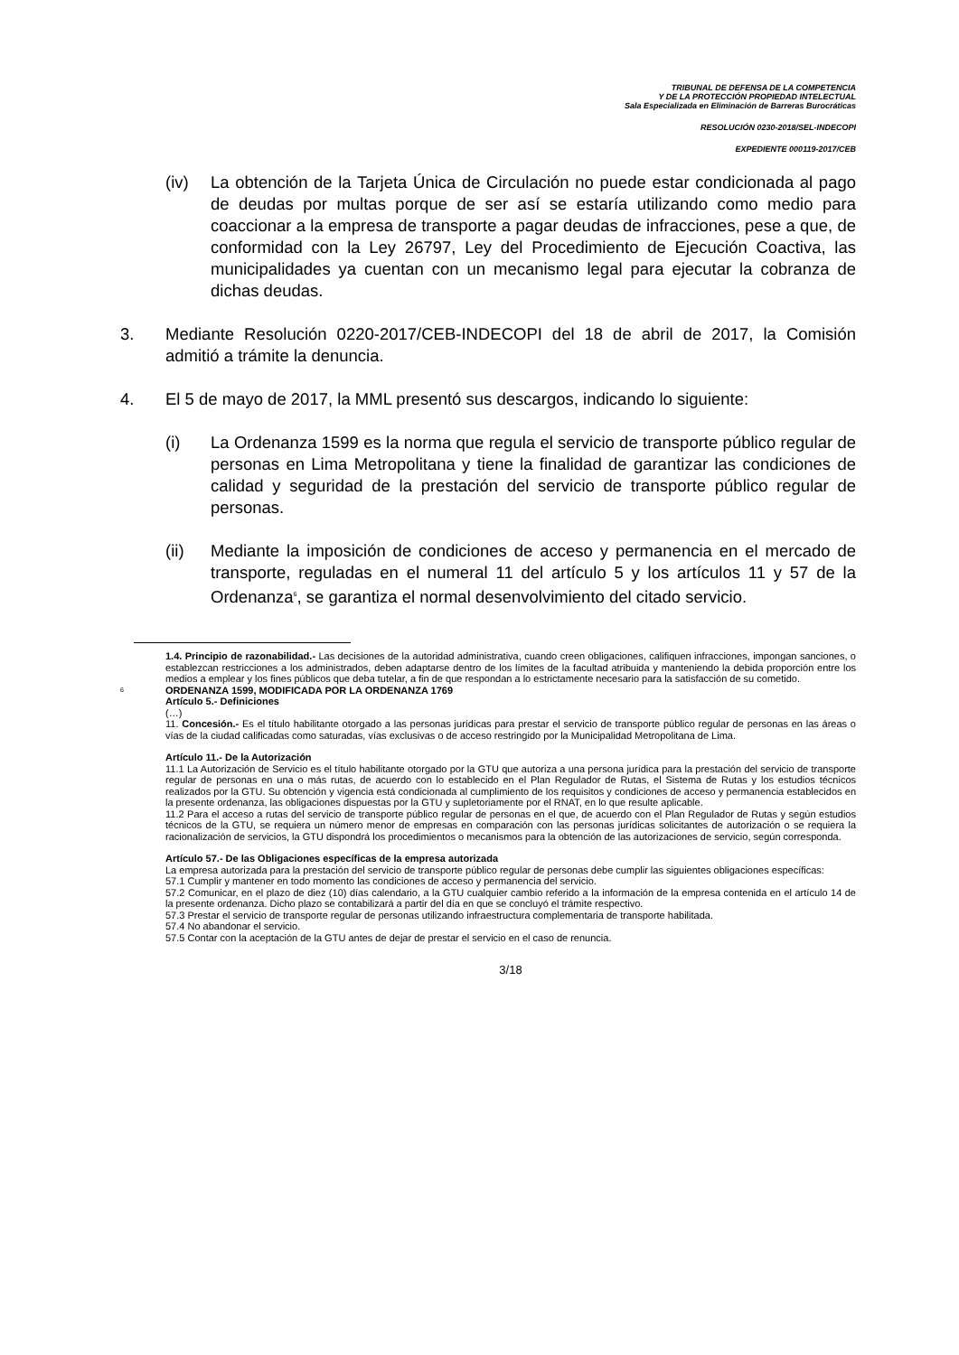TRIBUNAL DE DEFENSA DE LA COMPETENCIA
Y DE LA PROTECCIÓN PROPIEDAD INTELECTUAL
Sala Especializada en Eliminación de Barreras Burocráticas
RESOLUCIÓN 0230-2018/SEL-INDECOPI
EXPEDIENTE 000119-2017/CEB
(iv) La obtención de la Tarjeta Única de Circulación no puede estar condicionada al pago de deudas por multas porque de ser así se estaría utilizando como medio para coaccionar a la empresa de transporte a pagar deudas de infracciones, pese a que, de conformidad con la Ley 26797, Ley del Procedimiento de Ejecución Coactiva, las municipalidades ya cuentan con un mecanismo legal para ejecutar la cobranza de dichas deudas.
3. Mediante Resolución 0220-2017/CEB-INDECOPI del 18 de abril de 2017, la Comisión admitió a trámite la denuncia.
4. El 5 de mayo de 2017, la MML presentó sus descargos, indicando lo siguiente:
(i) La Ordenanza 1599 es la norma que regula el servicio de transporte público regular de personas en Lima Metropolitana y tiene la finalidad de garantizar las condiciones de calidad y seguridad de la prestación del servicio de transporte público regular de personas.
(ii) Mediante la imposición de condiciones de acceso y permanencia en el mercado de transporte, reguladas en el numeral 11 del artículo 5 y los artículos 11 y 57 de la Ordenanza<sup>6</sup>, se garantiza el normal desenvolvimiento del citado servicio.
1.4. Principio de razonabilidad.- Las decisiones de la autoridad administrativa, cuando creen obligaciones, califiquen infracciones, impongan sanciones, o establezcan restricciones a los administrados, deben adaptarse dentro de los límites de la facultad atribuida y manteniendo la debida proporción entre los medios a emplear y los fines públicos que deba tutelar, a fin de que respondan a lo estrictamente necesario para la satisfacción de su cometido.
6
ORDENANZA 1599, MODIFICADA POR LA ORDENANZA 1769
Artículo 5.- Definiciones
(…)
11. Concesión.- Es el título habilitante otorgado a las personas jurídicas para prestar el servicio de transporte público regular de personas en las áreas o vías de la ciudad calificadas como saturadas, vías exclusivas o de acceso restringido por la Municipalidad Metropolitana de Lima.
Artículo 11.- De la Autorización
11.1 La Autorización de Servicio es el título habilitante otorgado por la GTU que autoriza a una persona jurídica para la prestación del servicio de transporte regular de personas en una o más rutas, de acuerdo con lo establecido en el Plan Regulador de Rutas, el Sistema de Rutas y los estudios técnicos realizados por la GTU. Su obtención y vigencia está condicionada al cumplimiento de los requisitos y condiciones de acceso y permanencia establecidos en la presente ordenanza, las obligaciones dispuestas por la GTU y supletoriamente por el RNAT, en lo que resulte aplicable.
11.2 Para el acceso a rutas del servicio de transporte público regular de personas en el que, de acuerdo con el Plan Regulador de Rutas y según estudios técnicos de la GTU, se requiera un número menor de empresas en comparación con las personas jurídicas solicitantes de autorización o se requiera la racionalización de servicios, la GTU dispondrá los procedimientos o mecanismos para la obtención de las autorizaciones de servicio, según corresponda.
Artículo 57.- De las Obligaciones específicas de la empresa autorizada
La empresa autorizada para la prestación del servicio de transporte público regular de personas debe cumplir las siguientes obligaciones específicas:
57.1 Cumplir y mantener en todo momento las condiciones de acceso y permanencia del servicio.
57.2 Comunicar, en el plazo de diez (10) días calendario, a la GTU cualquier cambio referido a la información de la empresa contenida en el artículo 14 de la presente ordenanza. Dicho plazo se contabilizará a partir del día en que se concluyó el trámite respectivo.
57.3 Prestar el servicio de transporte regular de personas utilizando infraestructura complementaria de transporte habilitada.
57.4 No abandonar el servicio.
57.5 Contar con la aceptación de la GTU antes de dejar de prestar el servicio en el caso de renuncia.
3/18